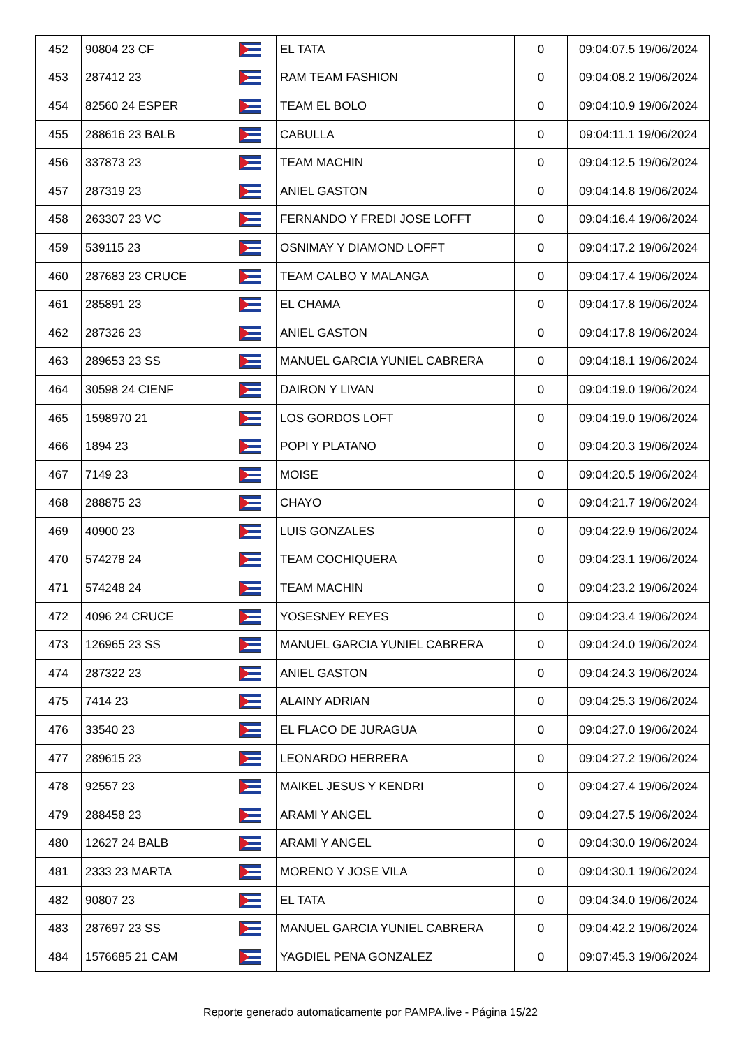| 452 | 90804 23 CF | | EL TATA | 0 | 09:04:07.5 19/06/2024 |
| 453 | 287412 23 | | RAM TEAM FASHION | 0 | 09:04:08.2 19/06/2024 |
| 454 | 82560 24 ESPER | | TEAM EL BOLO | 0 | 09:04:10.9 19/06/2024 |
| 455 | 288616 23 BALB | | CABULLA | 0 | 09:04:11.1 19/06/2024 |
| 456 | 337873 23 | | TEAM MACHIN | 0 | 09:04:12.5 19/06/2024 |
| 457 | 287319 23 | | ANIEL GASTON | 0 | 09:04:14.8 19/06/2024 |
| 458 | 263307 23 VC | | FERNANDO Y FREDI JOSE LOFFT | 0 | 09:04:16.4 19/06/2024 |
| 459 | 539115 23 | | OSNIMAY Y DIAMOND LOFFT | 0 | 09:04:17.2 19/06/2024 |
| 460 | 287683 23 CRUCE | | TEAM CALBO Y MALANGA | 0 | 09:04:17.4 19/06/2024 |
| 461 | 285891 23 | | EL CHAMA | 0 | 09:04:17.8 19/06/2024 |
| 462 | 287326 23 | | ANIEL GASTON | 0 | 09:04:17.8 19/06/2024 |
| 463 | 289653 23 SS | | MANUEL GARCIA YUNIEL CABRERA | 0 | 09:04:18.1 19/06/2024 |
| 464 | 30598 24 CIENF | | DAIRON Y LIVAN | 0 | 09:04:19.0 19/06/2024 |
| 465 | 1598970 21 | | LOS GORDOS LOFT | 0 | 09:04:19.0 19/06/2024 |
| 466 | 1894 23 | | POPI Y PLATANO | 0 | 09:04:20.3 19/06/2024 |
| 467 | 7149 23 | | MOISE | 0 | 09:04:20.5 19/06/2024 |
| 468 | 288875 23 | | CHAYO | 0 | 09:04:21.7 19/06/2024 |
| 469 | 40900 23 | | LUIS GONZALES | 0 | 09:04:22.9 19/06/2024 |
| 470 | 574278 24 | | TEAM COCHIQUERA | 0 | 09:04:23.1 19/06/2024 |
| 471 | 574248 24 | | TEAM MACHIN | 0 | 09:04:23.2 19/06/2024 |
| 472 | 4096 24 CRUCE | | YOSESNEY REYES | 0 | 09:04:23.4 19/06/2024 |
| 473 | 126965 23 SS | | MANUEL GARCIA YUNIEL CABRERA | 0 | 09:04:24.0 19/06/2024 |
| 474 | 287322 23 | | ANIEL GASTON | 0 | 09:04:24.3 19/06/2024 |
| 475 | 7414 23 | | ALAINY ADRIAN | 0 | 09:04:25.3 19/06/2024 |
| 476 | 33540 23 | | EL FLACO DE JURAGUA | 0 | 09:04:27.0 19/06/2024 |
| 477 | 289615 23 | | LEONARDO HERRERA | 0 | 09:04:27.2 19/06/2024 |
| 478 | 92557 23 | | MAIKEL JESUS Y KENDRI | 0 | 09:04:27.4 19/06/2024 |
| 479 | 288458 23 | | ARAMI Y ANGEL | 0 | 09:04:27.5 19/06/2024 |
| 480 | 12627 24 BALB | | ARAMI Y ANGEL | 0 | 09:04:30.0 19/06/2024 |
| 481 | 2333 23 MARTA | | MORENO Y JOSE VILA | 0 | 09:04:30.1 19/06/2024 |
| 482 | 90807 23 | | EL TATA | 0 | 09:04:34.0 19/06/2024 |
| 483 | 287697 23 SS | | MANUEL GARCIA YUNIEL CABRERA | 0 | 09:04:42.2 19/06/2024 |
| 484 | 1576685 21 CAM | | YAGDIEL PENA GONZALEZ | 0 | 09:07:45.3 19/06/2024 |
Reporte generado automaticamente por PAMPA.live - Página 15/22